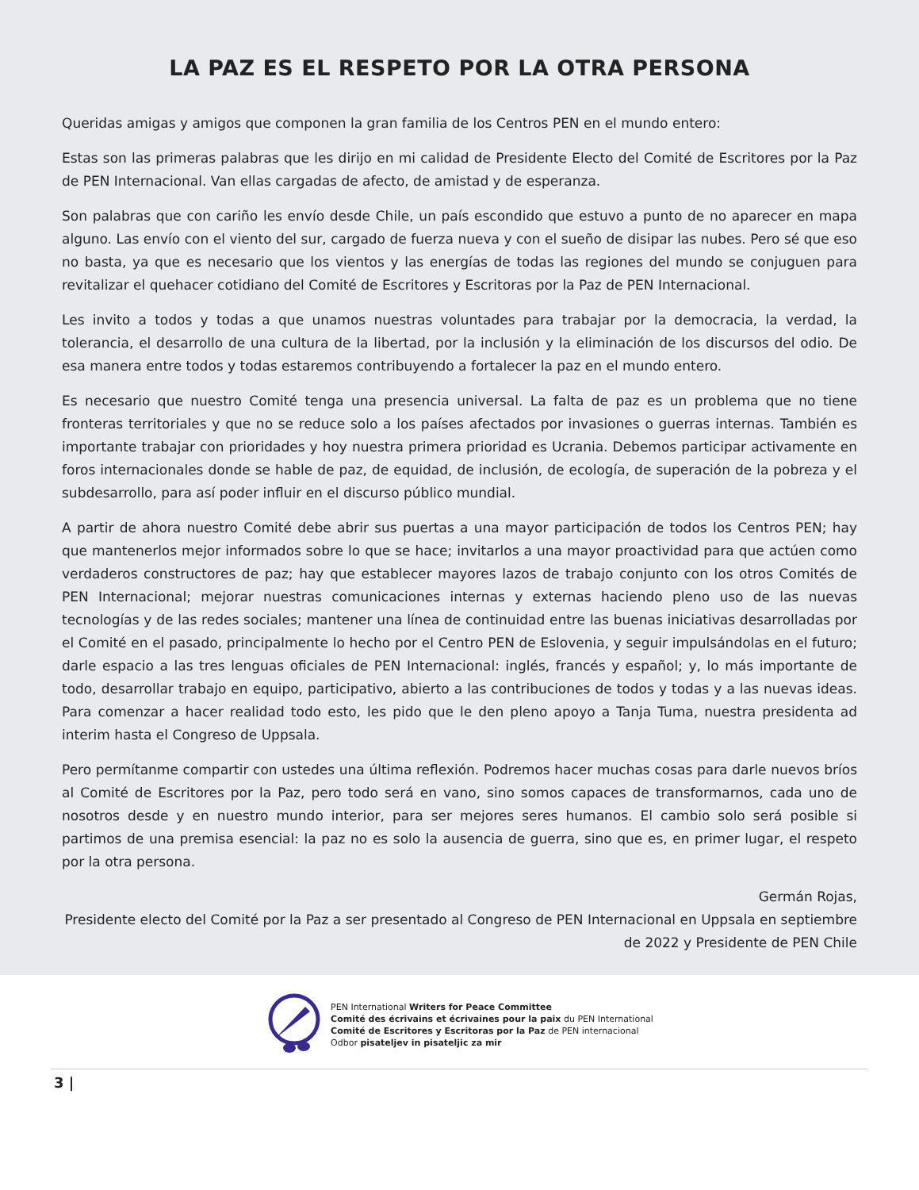LA PAZ ES EL RESPETO POR LA OTRA PERSONA
Queridas amigas y amigos que componen la gran familia de los Centros PEN en el mundo entero:
Estas son las primeras palabras que les dirijo en mi calidad de Presidente Electo del Comité de Escritores por la Paz de PEN Internacional. Van ellas cargadas de afecto, de amistad y de esperanza.
Son palabras que con cariño les envío desde Chile, un país escondido que estuvo a punto de no aparecer en mapa alguno. Las envío con el viento del sur, cargado de fuerza nueva y con el sueño de disipar las nubes. Pero sé que eso no basta, ya que es necesario que los vientos y las energías de todas las regiones del mundo se conjuguen para revitalizar el quehacer cotidiano del Comité de Escritores y Escritoras por la Paz de PEN Internacional.
Les invito a todos y todas a que unamos nuestras voluntades para trabajar por la democracia, la verdad, la tolerancia, el desarrollo de una cultura de la libertad, por la inclusión y la eliminación de los discursos del odio. De esa manera entre todos y todas estaremos contribuyendo a fortalecer la paz en el mundo entero.
Es necesario que nuestro Comité tenga una presencia universal. La falta de paz es un problema que no tiene fronteras territoriales y que no se reduce solo a los países afectados por invasiones o guerras internas. También es importante trabajar con prioridades y hoy nuestra primera prioridad es Ucrania. Debemos participar activamente en foros internacionales donde se hable de paz, de equidad, de inclusión, de ecología, de superación de la pobreza y el subdesarrollo, para así poder influir en el discurso público mundial.
A partir de ahora nuestro Comité debe abrir sus puertas a una mayor participación de todos los Centros PEN; hay que mantenerlos mejor informados sobre lo que se hace; invitarlos a una mayor proactividad para que actúen como verdaderos constructores de paz; hay que establecer mayores lazos de trabajo conjunto con los otros Comités de PEN Internacional; mejorar nuestras comunicaciones internas y externas haciendo pleno uso de las nuevas tecnologías y de las redes sociales; mantener una línea de continuidad entre las buenas iniciativas desarrolladas por el Comité en el pasado, principalmente lo hecho por el Centro PEN de Eslovenia, y seguir impulsándolas en el futuro; darle espacio a las tres lenguas oficiales de PEN Internacional: inglés, francés y español; y, lo más importante de todo, desarrollar trabajo en equipo, participativo, abierto a las contribuciones de todos y todas y a las nuevas ideas. Para comenzar a hacer realidad todo esto, les pido que le den pleno apoyo a Tanja Tuma, nuestra presidenta ad interim hasta el Congreso de Uppsala.
Pero permítanme compartir con ustedes una última reflexión. Podremos hacer muchas cosas para darle nuevos bríos al Comité de Escritores por la Paz, pero todo será en vano, sino somos capaces de transformarnos, cada uno de nosotros desde y en nuestro mundo interior, para ser mejores seres humanos. El cambio solo será posible si partimos de una premisa esencial: la paz no es solo la ausencia de guerra, sino que es, en primer lugar, el respeto por la otra persona.
Germán Rojas,
Presidente electo del Comité por la Paz a ser presentado al Congreso de PEN Internacional en Uppsala en septiembre de 2022 y Presidente de PEN Chile
PEN International Writers for Peace Committee
Comité des écrivains et écrivaines pour la paix du PEN International
Comité de Escritores y Escritoras por la Paz de PEN internacional
Odbor pisateljev in pisateljic za mir
3 |